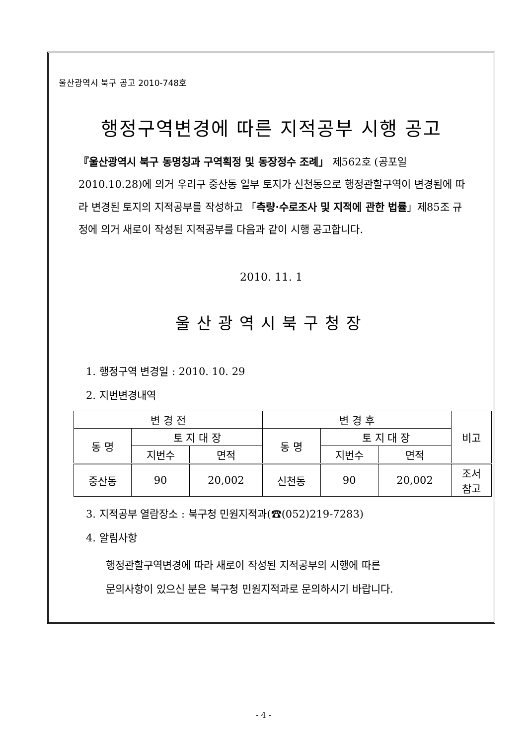울산광역시 북구 공고 2010-748호
행정구역변경에 따른 지적공부 시행 공고
『울산광역시 북구 동명칭과 구역획정 및 동장정수 조례」 제562호 (공포일 2010.10.28)에 의거 우리구 중산동 일부 토지가 신천동으로 행정관할구역이 변경됨에 따라 변경된 토지의 지적공부를 작성하고 「측량·수로조사 및 지적에 관한 법률」제85조 규정에 의거 새로이 작성된 지적공부를 다음과 같이 시행 공고합니다.
2010. 11. 1
울산광역시북구청장
1. 행정구역 변경일 : 2010. 10. 29
2. 지번변경내역
| 변 경 전 | | | 변 경 후 | | | 비고 |
| --- | --- | --- | --- | --- | --- | --- |
| 동 명 | 토 지 대 장 | | 동 명 | 토 지 대 장 | | |
| | 지번수 | 면적 | | 지번수 | 면적 | |
| 중산동 | 90 | 20,002 | 신천동 | 90 | 20,002 | 조서 참고 |
3. 지적공부 열람장소 : 북구청 민원지적과(☎(052)219-7283)
4. 알림사항
행정관할구역변경에 따라 새로이 작성된 지적공부의 시행에 따른
문의사항이 있으신 분은 북구청 민원지적과로 문의하시기 바랍니다.
- 4 -